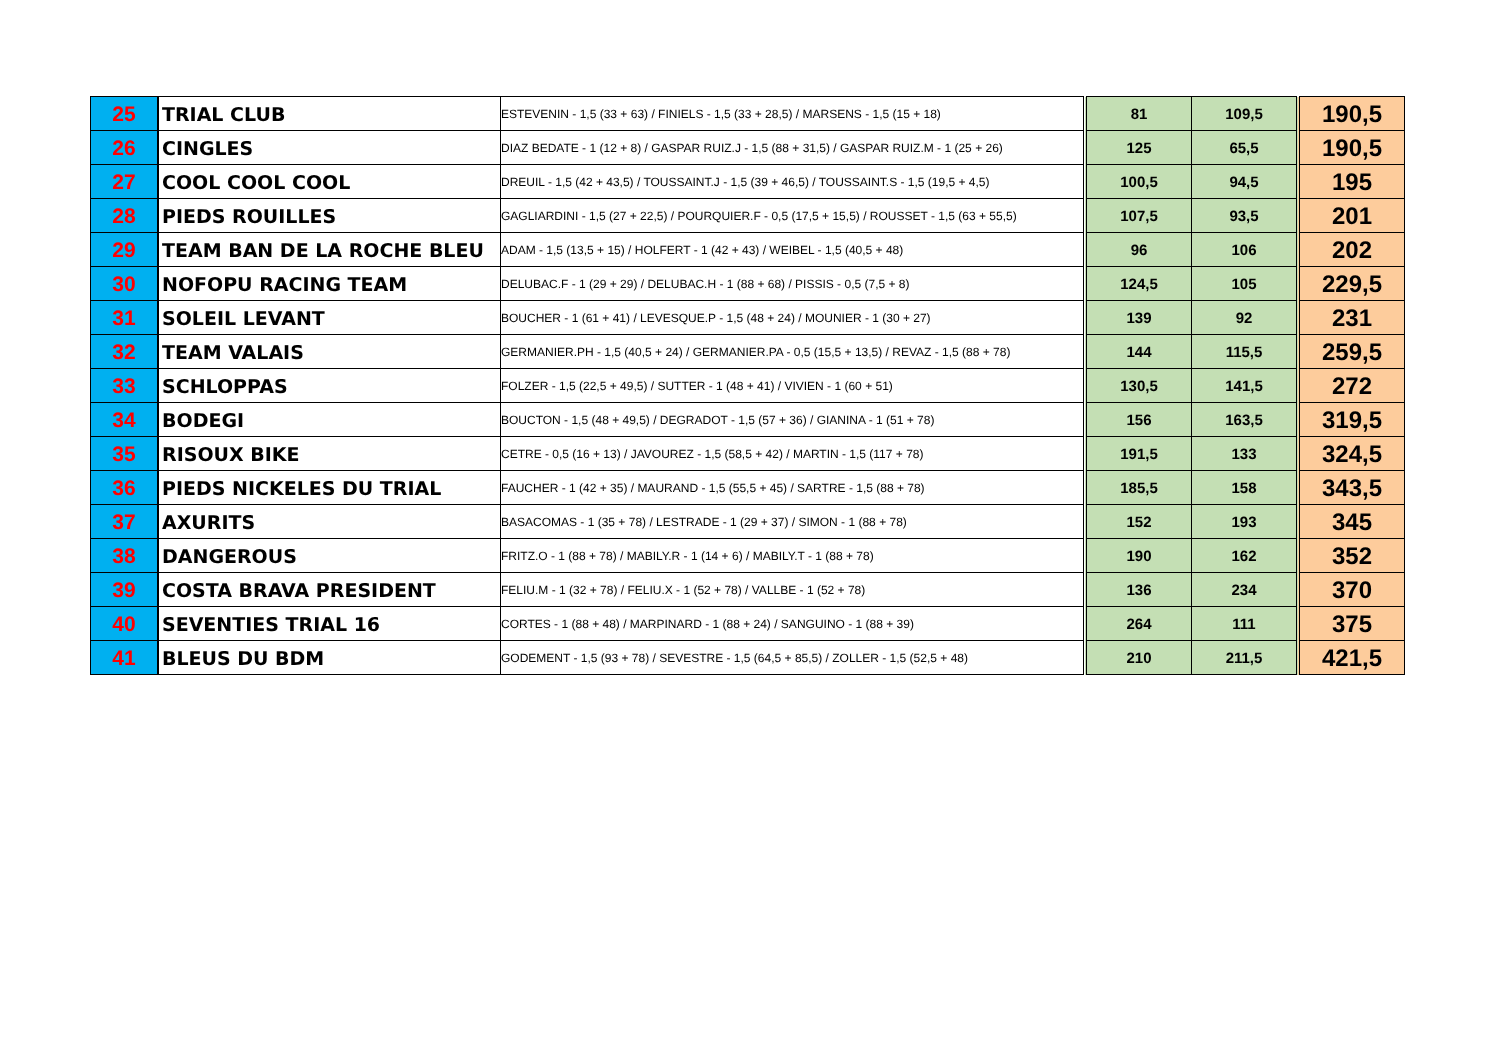| 25 | TRIAL CLUB | ESTEVENIN - 1,5 (33 + 63) / FINIELS - 1,5 (33 + 28,5) / MARSENS - 1,5 (15 + 18) | 81 | 109,5 | 190,5 |
| 26 | CINGLES | DIAZ BEDATE - 1 (12 + 8) / GASPAR RUIZ.J - 1,5 (88 + 31,5) / GASPAR RUIZ.M - 1 (25 + 26) | 125 | 65,5 | 190,5 |
| 27 | COOL COOL COOL | DREUIL - 1,5 (42 + 43,5) / TOUSSAINT.J - 1,5 (39 + 46,5) / TOUSSAINT.S - 1,5 (19,5 + 4,5) | 100,5 | 94,5 | 195 |
| 28 | PIEDS ROUILLES | GAGLIARDINI - 1,5 (27 + 22,5) / POURQUIER.F - 0,5 (17,5 + 15,5) / ROUSSET - 1,5 (63 + 55,5) | 107,5 | 93,5 | 201 |
| 29 | TEAM BAN DE LA ROCHE BLEU | ADAM - 1,5 (13,5 + 15) / HOLFERT - 1 (42 + 43) / WEIBEL - 1,5 (40,5 + 48) | 96 | 106 | 202 |
| 30 | NOFOPU RACING TEAM | DELUBAC.F - 1 (29 + 29) / DELUBAC.H - 1 (88 + 68) / PISSIS - 0,5 (7,5 + 8) | 124,5 | 105 | 229,5 |
| 31 | SOLEIL LEVANT | BOUCHER - 1 (61 + 41) / LEVESQUE.P - 1,5 (48 + 24) / MOUNIER - 1 (30 + 27) | 139 | 92 | 231 |
| 32 | TEAM VALAIS | GERMANIER.PH - 1,5 (40,5 + 24) / GERMANIER.PA - 0,5 (15,5 + 13,5) / REVAZ - 1,5 (88 + 78) | 144 | 115,5 | 259,5 |
| 33 | SCHLOPPAS | FOLZER - 1,5 (22,5 + 49,5) / SUTTER - 1 (48 + 41) / VIVIEN - 1 (60 + 51) | 130,5 | 141,5 | 272 |
| 34 | BODEGI | BOUCTON - 1,5 (48 + 49,5) / DEGRADOT - 1,5 (57 + 36) / GIANINA - 1 (51 + 78) | 156 | 163,5 | 319,5 |
| 35 | RISOUX BIKE | CETRE - 0,5 (16 + 13) / JAVOUREZ - 1,5 (58,5 + 42) / MARTIN - 1,5 (117 + 78) | 191,5 | 133 | 324,5 |
| 36 | PIEDS NICKELES DU TRIAL | FAUCHER - 1 (42 + 35) / MAURAND - 1,5 (55,5 + 45) / SARTRE - 1,5 (88 + 78) | 185,5 | 158 | 343,5 |
| 37 | AXURITS | BASACOMAS - 1 (35 + 78) / LESTRADE - 1 (29 + 37) / SIMON - 1 (88 + 78) | 152 | 193 | 345 |
| 38 | DANGEROUS | FRITZ.O - 1 (88 + 78) / MABILY.R - 1 (14 + 6) / MABILY.T - 1 (88 + 78) | 190 | 162 | 352 |
| 39 | COSTA BRAVA PRESIDENT | FELIU.M - 1 (32 + 78) / FELIU.X - 1 (52 + 78) / VALLBE - 1 (52 + 78) | 136 | 234 | 370 |
| 40 | SEVENTIES TRIAL 16 | CORTES - 1 (88 + 48) / MARPINARD - 1 (88 + 24) / SANGUINO - 1 (88 + 39) | 264 | 111 | 375 |
| 41 | BLEUS DU BDM | GODEMENT - 1,5 (93 + 78) / SEVESTRE - 1,5 (64,5 + 85,5) / ZOLLER - 1,5 (52,5 + 48) | 210 | 211,5 | 421,5 |